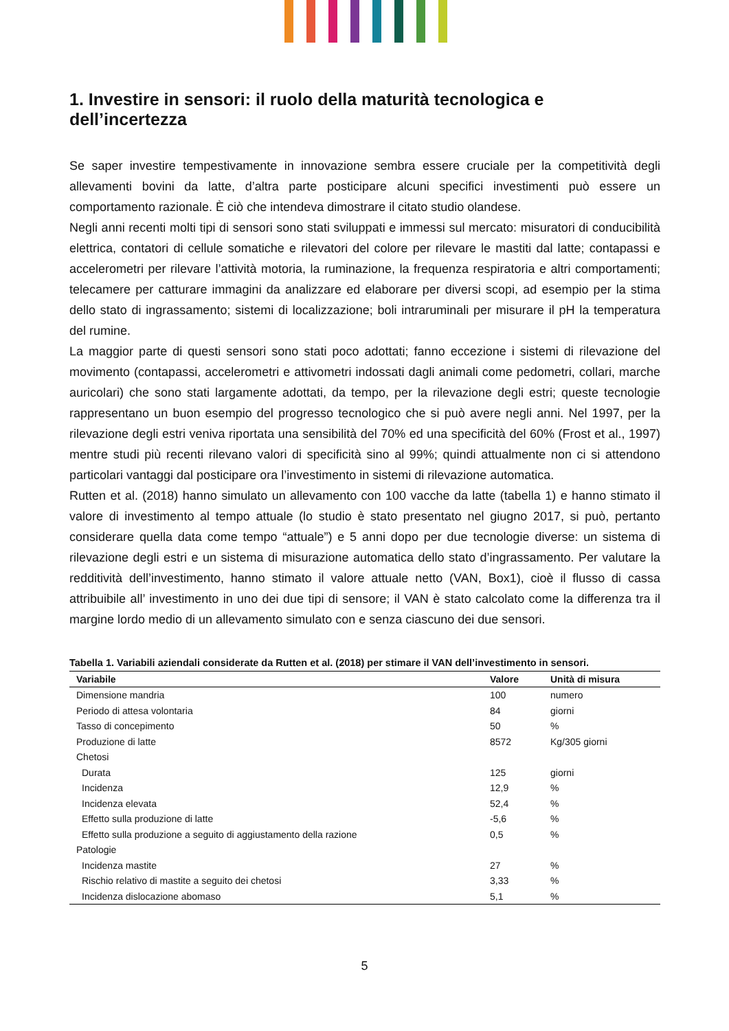1. Investire in sensori: il ruolo della maturità tecnologica e dell’incertezza
Se saper investire tempestivamente in innovazione sembra essere cruciale per la competitività degli allevamenti bovini da latte, d’altra parte posticipare alcuni specifici investimenti può essere un comportamento razionale. È ciò che intendeva dimostrare il citato studio olandese.
Negli anni recenti molti tipi di sensori sono stati sviluppati e immessi sul mercato: misuratori di conducibilità elettrica, contatori di cellule somatiche e rilevatori del colore per rilevare le mastiti dal latte; contapassi e accelerometri per rilevare l’attività motoria, la ruminazione, la frequenza respiratoria e altri comportamenti; telecamere per catturare immagini da analizzare ed elaborare per diversi scopi, ad esempio per la stima dello stato di ingrassamento; sistemi di localizzazione; boli intraruminali per misurare il pH la temperatura del rumine.
La maggior parte di questi sensori sono stati poco adottati; fanno eccezione i sistemi di rilevazione del movimento (contapassi, accelerometri e attivometri indossati dagli animali come pedometri, collari, marche auricolari) che sono stati largamente adottati, da tempo, per la rilevazione degli estri; queste tecnologie rappresentano un buon esempio del progresso tecnologico che si può avere negli anni. Nel 1997, per la rilevazione degli estri veniva riportata una sensibilità del 70% ed una specificità del 60% (Frost et al., 1997) mentre studi più recenti rilevano valori di specificità sino al 99%; quindi attualmente non ci si attendono particolari vantaggi dal posticipare ora l’investimento in sistemi di rilevazione automatica.
Rutten et al. (2018) hanno simulato un allevamento con 100 vacche da latte (tabella 1) e hanno stimato il valore di investimento al tempo attuale (lo studio è stato presentato nel giugno 2017, si può, pertanto considerare quella data come tempo “attuale”) e 5 anni dopo per due tecnologie diverse: un sistema di rilevazione degli estri e un sistema di misurazione automatica dello stato d’ingrassamento. Per valutare la redditività dell’investimento, hanno stimato il valore attuale netto (VAN, Box1), cioè il flusso di cassa attribuibile all’ investimento in uno dei due tipi di sensore; il VAN è stato calcolato come la differenza tra il margine lordo medio di un allevamento simulato con e senza ciascuno dei due sensori.
Tabella 1. Variabili aziendali considerate da Rutten et al. (2018) per stimare il VAN dell’investimento in sensori.
| Variabile | Valore | Unità di misura |
| --- | --- | --- |
| Dimensione mandria | 100 | numero |
| Periodo di attesa volontaria | 84 | giorni |
| Tasso di concepimento | 50 | % |
| Produzione di latte | 8572 | Kg/305 giorni |
| Chetosi | | |
| Durata | 125 | giorni |
| Incidenza | 12,9 | % |
| Incidenza elevata | 52,4 | % |
| Effetto sulla produzione di latte | -5,6 | % |
| Effetto sulla produzione a seguito di aggiustamento della razione | 0,5 | % |
| Patologie | | |
| Incidenza mastite | 27 | % |
| Rischio relativo di mastite a seguito dei chetosi | 3,33 | % |
| Incidenza dislocazione abomaso | 5,1 | % |
5